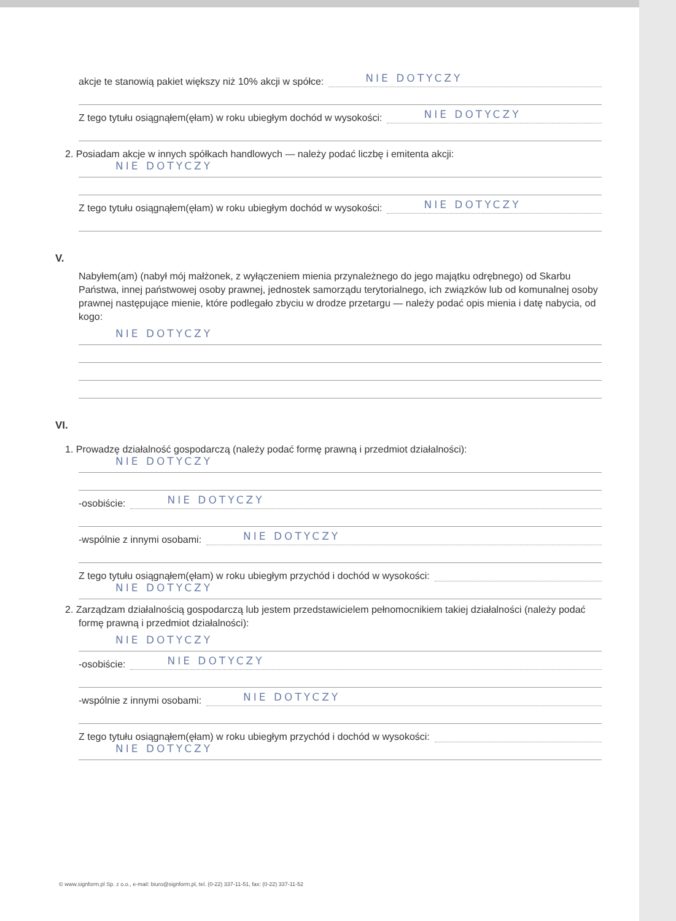akcje te stanowią pakiet większy niż 10% akcji w spółce:
NIE DOTYCZY
Z tego tytułu osiągnąłem(ęłam) w roku ubiegłym dochód w wysokości:
NIE DOTYCZY
2. Posiadam akcje w innych spółkach handlowych — należy podać liczbę i emitenta akcji:
NIE DOTYCZY
Z tego tytułu osiągnąłem(ęłam) w roku ubiegłym dochód w wysokości:
NIE DOTYCZY
V.
Nabyłem(am) (nabył mój małżonek, z wyłączeniem mienia przynależnego do jego majątku odrębnego) od Skarbu Państwa, innej państwowej osoby prawnej, jednostek samorządu terytorialnego, ich związków lub od komunalnej osoby prawnej następujące mienie, które podlegało zbyciu w drodze przetargu — należy podać opis mienia i datę nabycia, od kogo:
NIE DOTYCZY
VI.
1. Prowadzę działalność gospodarczą (należy podać formę prawną i przedmiot działalności):
NIE DOTYCZY
-osobiście:
NIE DOTYCZY
-wspólnie z innymi osobami:
NIE DOTYCZY
Z tego tytułu osiągnąłem(ęłam) w roku ubiegłym przychód i dochód w wysokości:
NIE DOTYCZY
2. Zarządzam działalnością gospodarczą lub jestem przedstawicielem pełnomocnikiem takiej działalności (należy podać formę prawną i przedmiot działalności):
NIE DOTYCZY
-osobiście:
NIE DOTYCZY
-wspólnie z innymi osobami:
NIE DOTYCZY
Z tego tytułu osiągnąłem(ęłam) w roku ubiegłym przychód i dochód w wysokości:
NIE DOTYCZY
© www.signform.pl Sp. z o.o., e-mail: biuro@signform.pl, tel. (0-22) 337-11-51, fax: (0-22) 337-11-52